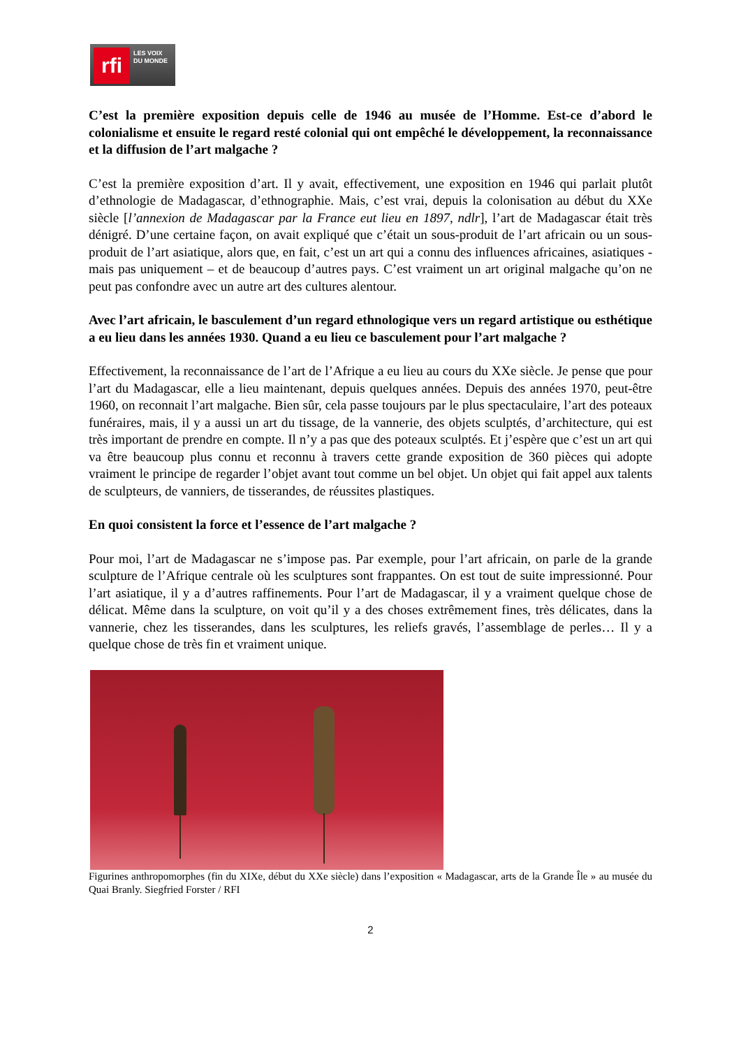rfi
LES VOIX
DU MONDE
C’est la première exposition depuis celle de 1946 au musée de l’Homme. Est-ce d’abord le colonialisme et ensuite le regard resté colonial qui ont empêché le développement, la reconnaissance et la diffusion de l’art malgache ?
C’est la première exposition d’art. Il y avait, effectivement, une exposition en 1946 qui parlait plutôt d’ethnologie de Madagascar, d’ethnographie. Mais, c’est vrai, depuis la colonisation au début du XXe siècle [l’annexion de Madagascar par la France eut lieu en 1897, ndlr], l’art de Madagascar était très dénigré. D’une certaine façon, on avait expliqué que c’était un sous-produit de l’art africain ou un sous-produit de l’art asiatique, alors que, en fait, c’est un art qui a connu des influences africaines, asiatiques - mais pas uniquement – et de beaucoup d’autres pays. C’est vraiment un art original malgache qu’on ne peut pas confondre avec un autre art des cultures alentour.
Avec l’art africain, le basculement d’un regard ethnologique vers un regard artistique ou esthétique a eu lieu dans les années 1930. Quand a eu lieu ce basculement pour l’art malgache ?
Effectivement, la reconnaissance de l’art de l’Afrique a eu lieu au cours du XXe siècle. Je pense que pour l’art du Madagascar, elle a lieu maintenant, depuis quelques années. Depuis des années 1970, peut-être 1960, on reconnait l’art malgache. Bien sûr, cela passe toujours par le plus spectaculaire, l’art des poteaux funéraires, mais, il y a aussi un art du tissage, de la vannerie, des objets sculptés, d’architecture, qui est très important de prendre en compte. Il n’y a pas que des poteaux sculptés. Et j’espère que c’est un art qui va être beaucoup plus connu et reconnu à travers cette grande exposition de 360 pièces qui adopte vraiment le principe de regarder l’objet avant tout comme un bel objet. Un objet qui fait appel aux talents de sculpteurs, de vanniers, de tisserandes, de réussites plastiques.
En quoi consistent la force et l’essence de l’art malgache ?
Pour moi, l’art de Madagascar ne s’impose pas. Par exemple, pour l’art africain, on parle de la grande sculpture de l’Afrique centrale où les sculptures sont frappantes. On est tout de suite impressionné. Pour l’art asiatique, il y a d’autres raffinements. Pour l’art de Madagascar, il y a vraiment quelque chose de délicat. Même dans la sculpture, on voit qu’il y a des choses extrêmement fines, très délicates, dans la vannerie, chez les tisserandes, dans les sculptures, les reliefs gravés, l’assemblage de perles… Il y a quelque chose de très fin et vraiment unique.
Figurines anthropomorphes (fin du XIXe, début du XXe siècle) dans l’exposition « Madagascar, arts de la Grande Île » au musée du Quai Branly. Siegfried Forster / RFI
2